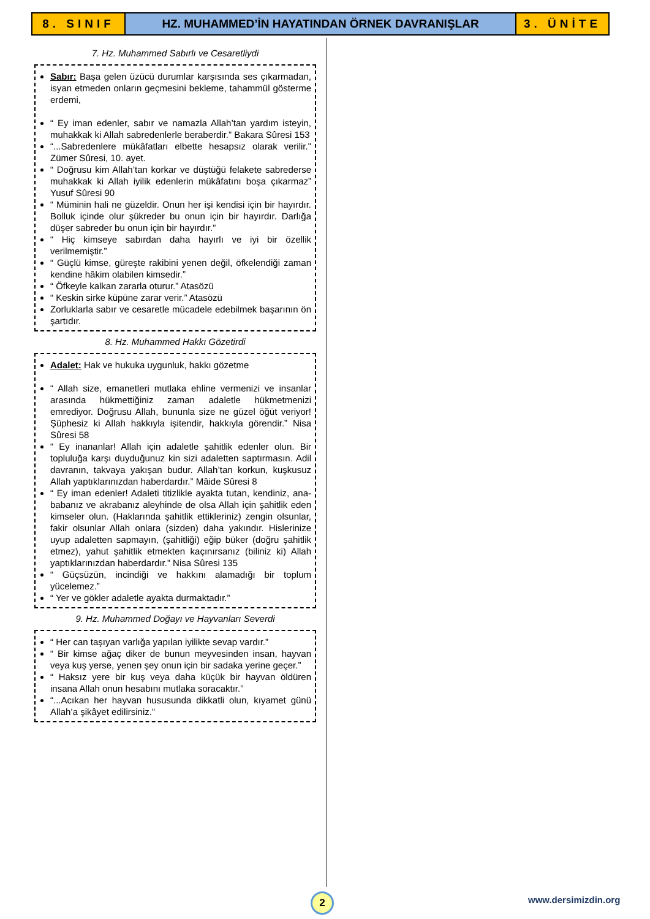8. SINIF HZ. MUHAMMED’İN HAYATINDAN ÖRNEK DAVRANIŞLAR
3. ÜNİTE
7. Hz. Muhammed Sabırlı ve Cesaretliydi
Sabır: Başa gelen üzücü durumlar karşısında ses çıkarmadan, isyan etmeden onların geçmesini bekleme, tahammül gösterme erdemi,
“ Ey iman edenler, sabır ve namazla Allah’tan yardım isteyin, muhakkak ki Allah sabredenlerle beraberdir.” Bakara Sûresi 153
“...Sabredenlere mükâfatları elbette hesapsız olarak verilir." Zümer Sûresi, 10. ayet.
“ Doğrusu kim Allah’tan korkar ve düştüğü felakete sabrederse muhakkak ki Allah iyilik edenlerin mükâfatını boşa çıkarmaz” Yusuf Sûresi 90
“ Müminin hali ne güzeldir. Onun her işi kendisi için bir hayırdır. Bolluk içinde olur şükreder bu onun için bir hayırdır. Darlığa düşer sabreder bu onun için bir hayırdır.”
“ Hiç kimseye sabırdan daha hayırlı ve iyi bir özellik verilmemiştir.”
“ Güçlü kimse, güreşte rakibini yenen değil, öfkelendiği zaman kendine hâkim olabilen kimsedir.”
“ Öfkeyle kalkan zararla oturur.” Atasözü
“ Keskin sirke küpüne zarar verir.” Atasözü
Zorluklarla sabır ve cesaretle mücadele edebilmek başarının ön şartıdır.
8. Hz. Muhammed Hakkı Gözetirdi
Adalet: Hak ve hukuka uygunluk, hakkı gözetme
“ Allah size, emanetleri mutlaka ehline vermenizi ve insanlar arasında hükmettiğiniz zaman adaletle hükmetmenizi emrediyor. Doğrusu Allah, bununla size ne güzel öğüt veriyor! Şüphesiz ki Allah hakkıyla işitendir, hakkıyla görendir.” Nisa Sûresi 58
“ Ey inananlar! Allah için adaletle şahitlik edenler olun. Bir topluluğa karşı duyduğunuz kin sizi adaletten saptırmasın. Adil davranın, takvaya yakışan budur. Allah’tan korkun, kuşkusuz Allah yaptıklarınızdan haberdardır.” Mâide Sûresi 8
“ Ey iman edenler! Adaleti titizlikle ayakta tutan, kendiniz, ana-babanız ve akrabanız aleyhinde de olsa Allah için şahitlik eden kimseler olun. (Haklarında şahitlik ettikleriniz) zengin olsunlar, fakir olsunlar Allah onlara (sizden) daha yakındır. Hislerinize uyup adaletten sapmayın, (şahitliği) eğip büker (doğru şahitlik etmez), yahut şahitlik etmekten kaçınırsanız (biliniz ki) Allah yaptıklarınızdan haberdardır.” Nisa Sûresi 135
“ Güçsüzün, incindiği ve hakkını alamadığı bir toplum yücelemez.”
“ Yer ve gökler adaletle ayakta durmaktadır.”
9. Hz. Muhammed Doğayı ve Hayvanları Severdi
“ Her can taşıyan varlığa yapılan iyilikte sevap vardır.”
“ Bir kimse ağaç diker de bunun meyvesinden insan, hayvan veya kuş yerse, yenen şey onun için bir sadaka yerine geçer.”
“ Haksız yere bir kuş veya daha küçük bir hayvan öldüren insana Allah onun hesabını mutlaka soracaktır.”
“...Acıkan her hayvan hususunda dikkatli olun, kıyamet günü Allah’a şikâyet edilirsiniz.”
2 www.dersimizdin.org